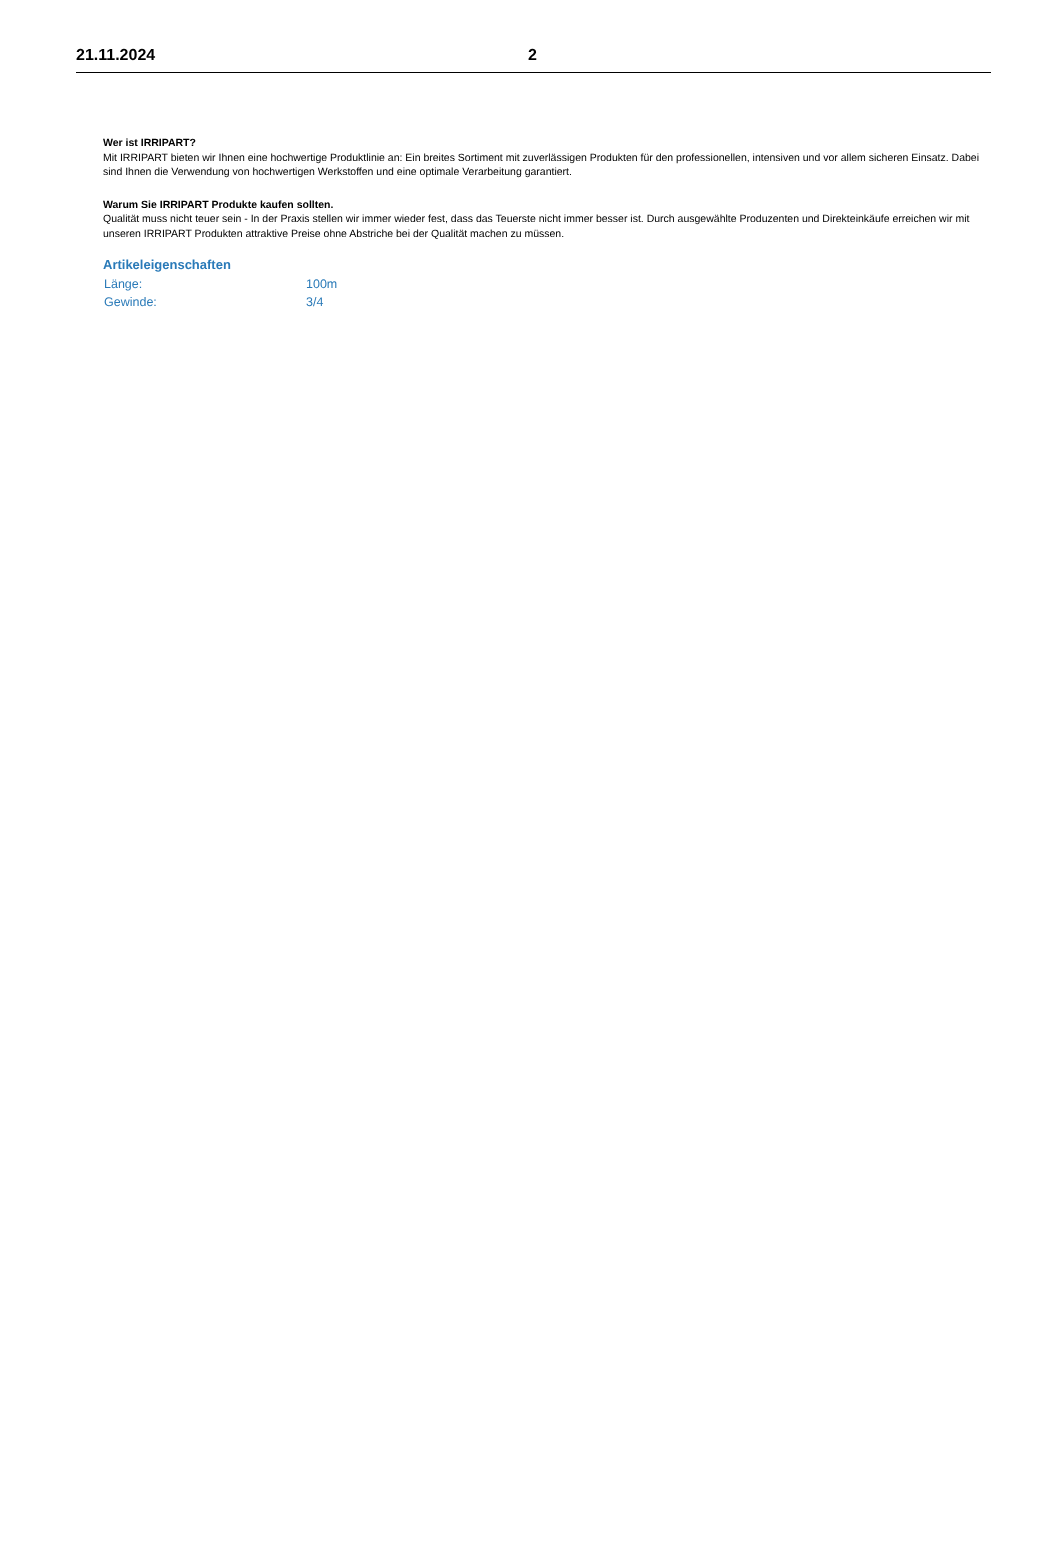21.11.2024 2
Wer ist IRRIPART?
Mit IRRIPART bieten wir Ihnen eine hochwertige Produktlinie an: Ein breites Sortiment mit zuverlässigen Produkten für den professionellen, intensiven und vor allem sicheren Einsatz. Dabei sind Ihnen die Verwendung von hochwertigen Werkstoffen und eine optimale Verarbeitung garantiert.
Warum Sie IRRIPART Produkte kaufen sollten.
Qualität muss nicht teuer sein - In der Praxis stellen wir immer wieder fest, dass das Teuerste nicht immer besser ist. Durch ausgewählte Produzenten und Direkteinkäufe erreichen wir mit unseren IRRIPART Produkten attraktive Preise ohne Abstriche bei der Qualität machen zu müssen.
Artikeleigenschaften
| Länge: | 100m |
| Gewinde: | 3/4 |